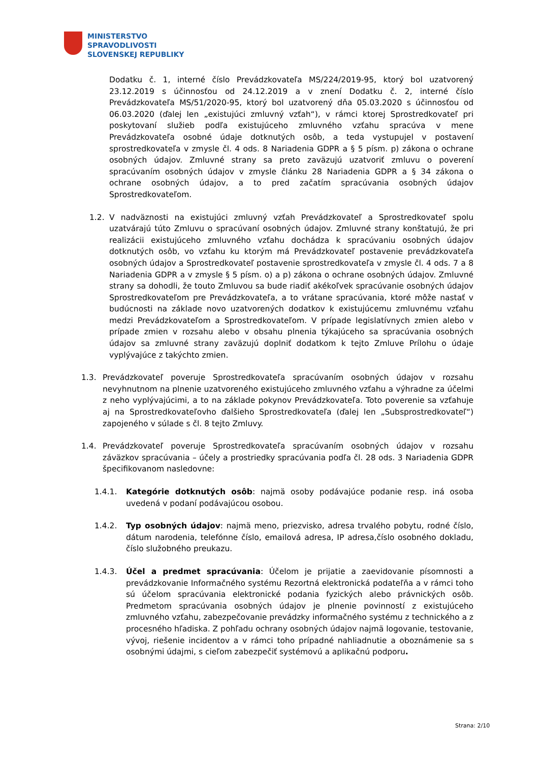MINISTERSTVO
SPRAVODLIVOSTI
SLOVENSKEJ REPUBLIKY
Dodatku č. 1, interné číslo Prevádzkovateľa MS/224/2019-95, ktorý bol uzatvorený 23.12.2019 s účinnosťou od 24.12.2019 a v znení Dodatku č. 2, interné číslo Prevádzkovateľa MS/51/2020-95, ktorý bol uzatvorený dňa 05.03.2020 s účinnosťou od 06.03.2020 (ďalej len „existujúci zmluvný vzťah“), v rámci ktorej Sprostredkovateľ pri poskytovaní služieb podľa existujúceho zmluvného vzťahu spracúva v mene Prevádzkovateľa osobné údaje dotknutých osôb, a teda vystupujel v postavení sprostredkovateľa v zmysle čl. 4 ods. 8 Nariadenia GDPR a § 5 písm. p) zákona o ochrane osobných údajov. Zmluvné strany sa preto zaväzujú uzatvoriť zmluvu o poverení spracúvaním osobných údajov v zmysle článku 28 Nariadenia GDPR a § 34 zákona o ochrane osobných údajov, a to pred začatím spracúvania osobných údajov Sprostredkovateľom.
1.2. V nadväznosti na existujúci zmluvný vzťah Prevádzkovateľ a Sprostredkovateľ spolu uzatvárajú túto Zmluvu o spracúvaní osobných údajov. Zmluvné strany konštatujú, že pri realizácii existujúceho zmluvného vzťahu dochádza k spracúvaniu osobných údajov dotknutých osôb, vo vzťahu ku ktorým má Prevádzkovateľ postavenie prevádzkovateľa osobných údajov a Sprostredkovateľ postavenie sprostredkovateľa v zmysle čl. 4 ods. 7 a 8 Nariadenia GDPR a v zmysle § 5 písm. o) a p) zákona o ochrane osobných údajov. Zmluvné strany sa dohodli, že touto Zmluvou sa bude riadiť akékoľvek spracúvanie osobných údajov Sprostredkovateľom pre Prevádzkovateľa, a to vrátane spracúvania, ktoré môže nastať v budúcnosti na základe novo uzatvorených dodatkov k existujúcemu zmluvnému vzťahu medzi Prevádzkovateľom a Sprostredkovateľom. V prípade legislatívnych zmien alebo v prípade zmien v rozsahu alebo v obsahu plnenia týkajúceho sa spracúvania osobných údajov sa zmluvné strany zaväzujú doplniť dodatkom k tejto Zmluve Prílohu o údaje vyplývajúce z takýchto zmien.
1.3. Prevádzkovateľ poveruje Sprostredkovateľa spracúvaním osobných údajov v rozsahu nevyhnutnom na plnenie uzatvoreného existujúceho zmluvného vzťahu a výhradne za účelmi z neho vyplývajúcimi, a to na základe pokynov Prevádzkovateľa. Toto poverenie sa vzťahuje aj na Sprostredkovateľovho ďalšieho Sprostredkovateľa (ďalej len „Subsprostredkovateľ“) zapojeného v súlade s čl. 8 tejto Zmluvy.
1.4. Prevádzkovateľ poveruje Sprostredkovateľa spracúvaním osobných údajov v rozsahu záväzkov spracúvania – účely a prostriedky spracúvania podľa čl. 28 ods. 3 Nariadenia GDPR špecifikovanom nasledovne:
1.4.1. Kategórie dotknutých osôb: najmä osoby podávajúce podanie resp. iná osoba uvedená v podaní podávajúcou osobou.
1.4.2. Typ osobných údajov: najmä meno, priezvisko, adresa trvalého pobytu, rodné číslo, dátum narodenia, telefónne číslo, emailová adresa, IP adresa,číslo osobného dokladu, číslo služobného preukazu.
1.4.3. Účel a predmet spracúvania: Účelom je prijatie a zaevidovanie písomnosti a prevádzkovanie Informačného systému Rezortná elektronická podateľňa a v rámci toho sú účelom spracúvania elektronické podania fyzických alebo právnických osôb. Predmetom spracúvania osobných údajov je plnenie povinností z existujúceho zmluvného vzťahu, zabezpečovanie prevádzky informačného systému z technického a z procesného hľadiska. Z pohľadu ochrany osobných údajov najmä logovanie, testovanie, vývoj, riešenie incidentov a v rámci toho prípadné nahliadnutie a oboznámenie sa s osobnými údajmi, s cieľom zabezpečiť systémovú a aplikačnú podporu.
Strana: 2/10